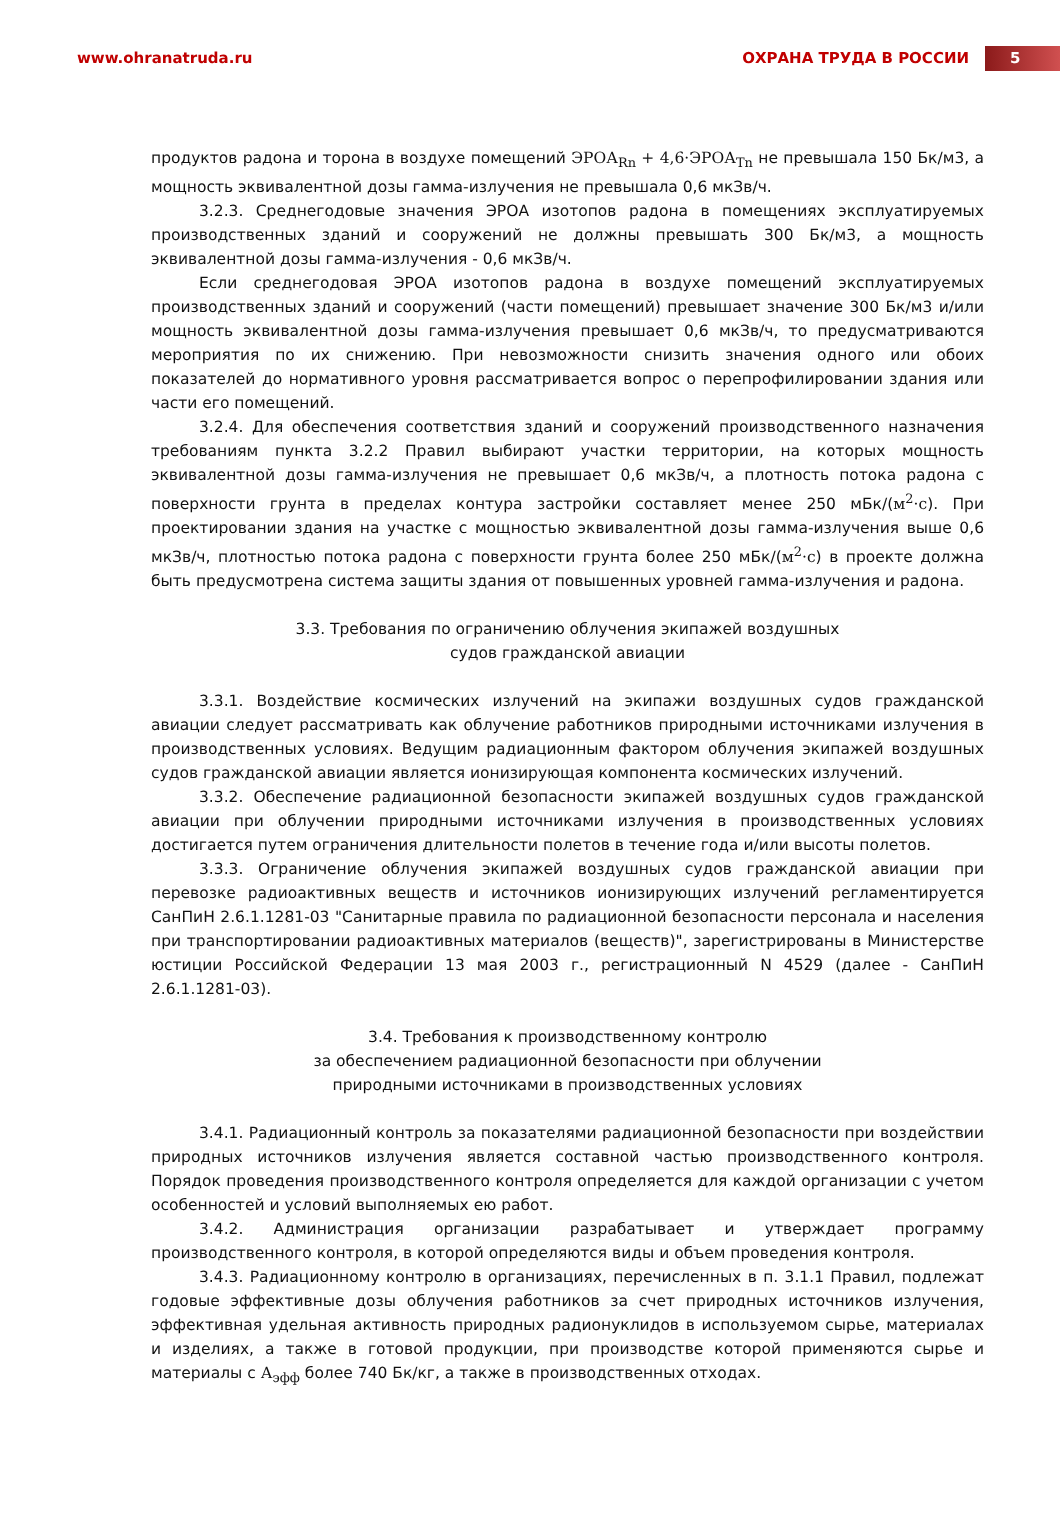www.ohranatruda.ru ОХРАНА ТРУДА В РОССИИ
5
продуктов радона и торона в воздухе помещений ЭРОА<sub>Rn</sub> + 4,6·ЭРОА<sub>Tn</sub> не превышала 150 Бк/м3, а мощность эквивалентной дозы гамма-излучения не превышала 0,6 мкЗв/ч.
3.2.3. Среднегодовые значения ЭРОА изотопов радона в помещениях эксплуатируемых производственных зданий и сооружений не должны превышать 300 Бк/м3, а мощность эквивалентной дозы гамма-излучения - 0,6 мкЗв/ч.
Если среднегодовая ЭРОА изотопов радона в воздухе помещений эксплуатируемых производственных зданий и сооружений (части помещений) превышает значение 300 Бк/м3 и/или мощность эквивалентной дозы гамма-излучения превышает 0,6 мкЗв/ч, то предусматриваются мероприятия по их снижению. При невозможности снизить значения одного или обоих показателей до нормативного уровня рассматривается вопрос о перепрофилировании здания или части его помещений.
3.2.4. Для обеспечения соответствия зданий и сооружений производственного назначения требованиям пункта 3.2.2 Правил выбирают участки территории, на которых мощность эквивалентной дозы гамма-излучения не превышает 0,6 мкЗв/ч, а плотность потока радона с поверхности грунта в пределах контура застройки составляет менее 250 мБк/(м<sup>2</sup>·с). При проектировании здания на участке с мощностью эквивалентной дозы гамма-излучения выше 0,6 мкЗв/ч, плотностью потока радона с поверхности грунта более 250 мБк/(м<sup>2</sup>·с) в проекте должна быть предусмотрена система защиты здания от повышенных уровней гамма-излучения и радона.
3.3. Требования по ограничению облучения экипажей воздушных
судов гражданской авиации
3.3.1. Воздействие космических излучений на экипажи воздушных судов гражданской авиации следует рассматривать как облучение работников природными источниками излучения в производственных условиях. Ведущим радиационным фактором облучения экипажей воздушных судов гражданской авиации является ионизирующая компонента космических излучений.
3.3.2. Обеспечение радиационной безопасности экипажей воздушных судов гражданской авиации при облучении природными источниками излучения в производственных условиях достигается путем ограничения длительности полетов в течение года и/или высоты полетов.
3.3.3. Ограничение облучения экипажей воздушных судов гражданской авиации при перевозке радиоактивных веществ и источников ионизирующих излучений регламентируется СанПиН 2.6.1.1281-03 "Санитарные правила по радиационной безопасности персонала и населения при транспортировании радиоактивных материалов (веществ)", зарегистрированы в Министерстве юстиции Российской Федерации 13 мая 2003 г., регистрационный N 4529 (далее - СанПиН 2.6.1.1281-03).
3.4. Требования к производственному контролю
за обеспечением радиационной безопасности при облучении
природными источниками в производственных условиях
3.4.1. Радиационный контроль за показателями радиационной безопасности при воздействии природных источников излучения является составной частью производственного контроля. Порядок проведения производственного контроля определяется для каждой организации с учетом особенностей и условий выполняемых ею работ.
3.4.2. Администрация организации разрабатывает и утверждает программу производственного контроля, в которой определяются виды и объем проведения контроля.
3.4.3. Радиационному контролю в организациях, перечисленных в п. 3.1.1 Правил, подлежат годовые эффективные дозы облучения работников за счет природных источников излучения, эффективная удельная активность природных радионуклидов в используемом сырье, материалах и изделиях, а также в готовой продукции, при производстве которой применяются сырье и материалы с А<sub>эфф</sub> более 740 Бк/кг, а также в производственных отходах.